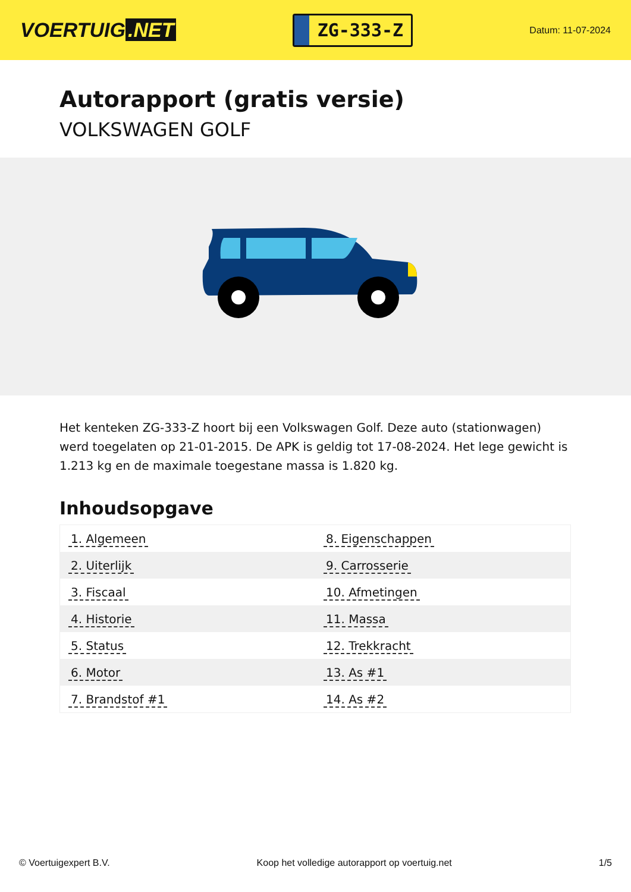VOERTUIG.NET
ZG-333-Z
Datum: 11-07-2024
Autorapport (gratis versie)
VOLKSWAGEN GOLF
Het kenteken ZG-333-Z hoort bij een Volkswagen Golf. Deze auto (stationwagen) werd toegelaten op 21-01-2015. De APK is geldig tot 17-08-2024. Het lege gewicht is 1.213 kg en de maximale toegestane massa is 1.820 kg.
Inhoudsopgave
| 1. Algemeen | 8. Eigenschappen |
| 2. Uiterlijk | 9. Carrosserie |
| 3. Fiscaal | 10. Afmetingen |
| 4. Historie | 11. Massa |
| 5. Status | 12. Trekkracht |
| 6. Motor | 13. As #1 |
| 7. Brandstof #1 | 14. As #2 |
© Voertuigexpert B.V. Koop het volledige autorapport op voertuig.net 1/5